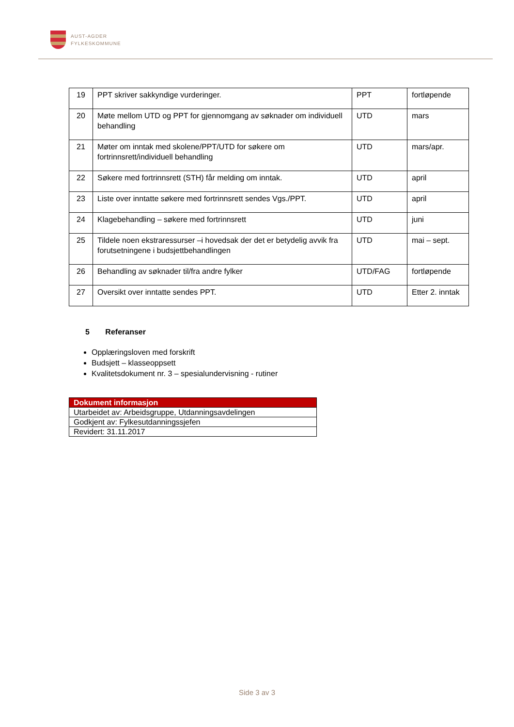AUST-AGDER
FYLKESKOMMUNE
| 19 | PPT skriver sakkyndige vurderinger. | PPT | fortløpende |
| 20 | Møte mellom UTD og PPT for gjennomgang av søknader om individuell behandling | UTD | mars |
| 21 | Møter om inntak med skolene/PPT/UTD for søkere om fortrinnsrett/individuell behandling | UTD | mars/apr. |
| 22 | Søkere med fortrinnsrett (STH) får melding om inntak. | UTD | april |
| 23 | Liste over inntatte søkere med fortrinnsrett sendes Vgs./PPT. | UTD | april |
| 24 | Klagebehandling – søkere med fortrinnsrett | UTD | juni |
| 25 | Tildele noen ekstraressurser –i hovedsak der det er betydelig avvik fra forutsetningene i budsjettbehandlingen | UTD | mai – sept. |
| 26 | Behandling av søknader til/fra andre fylker | UTD/FAG | fortløpende |
| 27 | Oversikt over inntatte sendes PPT. | UTD | Etter 2. inntak |
5 Referanser
Opplæringsloven med forskrift
Budsjett – klasseoppsett
Kvalitetsdokument nr. 3 – spesialundervisning - rutiner
| Dokument informasjon |
| --- |
| Utarbeidet av: Arbeidsgruppe, Utdanningsavdelingen |
| Godkjent av: Fylkesutdanningssjefen |
| Revidert: 31.11.2017 |
Side 3 av 3